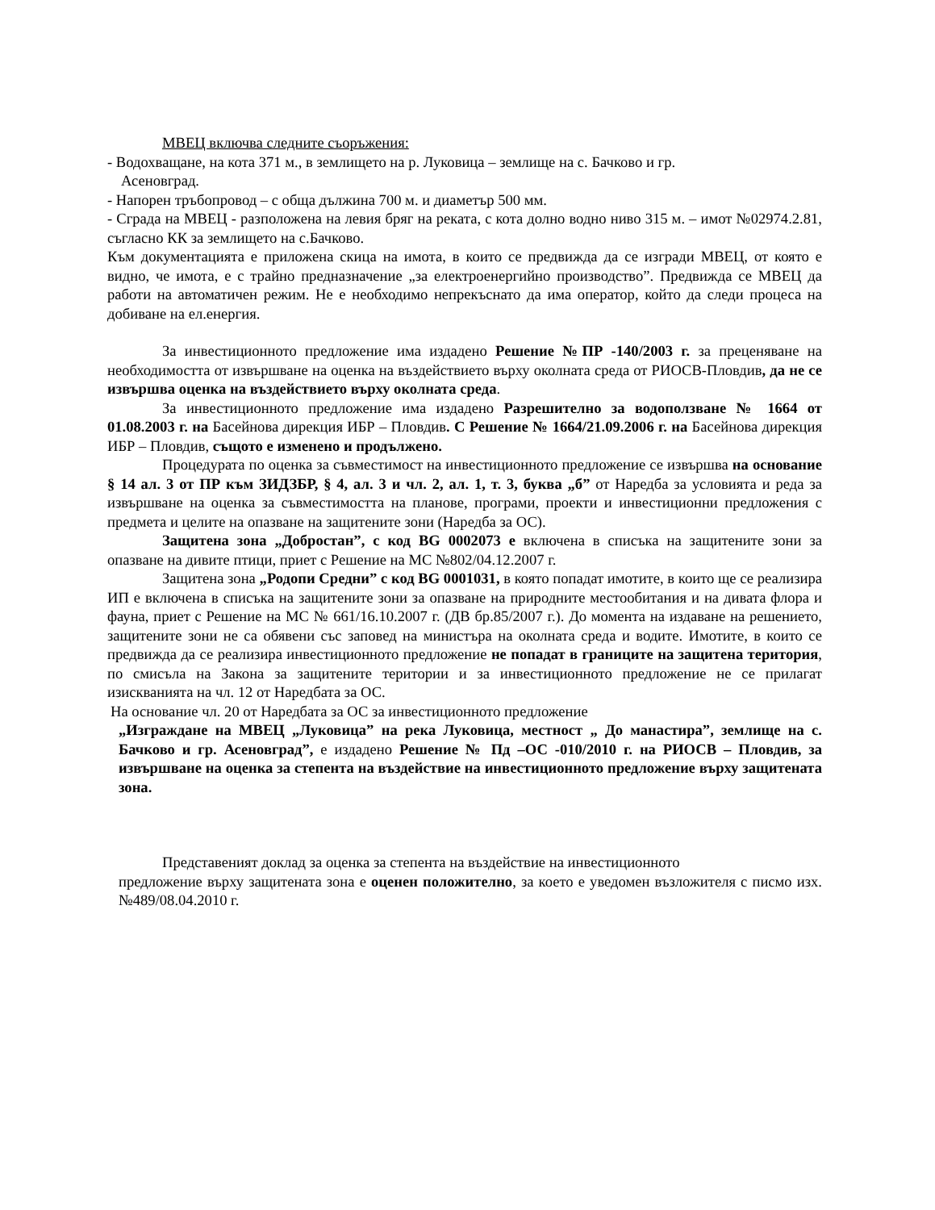МВЕЦ включва следните съоръжения:
- Водохващане, на кота 371 м., в землището на р. Луковица – землище на с. Бачково и гр.
Асеновград.
- Напорен тръбопровод – с обща дължина 700 м. и диаметър 500 мм.
- Сграда на МВЕЦ - разположена на левия бряг на реката, с кота долно водно ниво 315 м. – имот №02974.2.81, съгласно КК за землището на с.Бачково.
Към документацията е приложена скица на имота, в които се предвижда да се изгради МВЕЦ, от която е видно, че имота, е с трайно предназначение „за електроенергийно производство”. Предвижда се МВЕЦ да работи на автоматичен режим. Не е необходимо непрекъснато да има оператор, който да следи процеса на добиване на ел.енергия.
За инвестиционното предложение има издадено Решение №ПР -140/2003 г. за преценяване на необходимостта от извършване на оценка на въздействието върху околната среда от РИОСВ-Пловдив, да не се извършва оценка на въздействието върху околната среда.
За инвестиционното предложение има издадено Разрешително за водоползване № 1664 от 01.08.2003 г. на Басейнова дирекция ИБР – Пловдив. С Решение № 1664/21.09.2006 г. на Басейнова дирекция ИБР – Пловдив, същото е изменено и продължено.
Процедурата по оценка за съвместимост на инвестиционното предложение се извършва на основание § 14 ал. 3 от ПР към ЗИДЗБР, § 4, ал. 3 и чл. 2, ал. 1, т. 3, буква „б” от Наредба за условията и реда за извършване на оценка за съвместимостта на планове, програми, проекти и инвестиционни предложения с предмета и целите на опазване на защитените зони (Наредба за ОС).
Защитена зона „Добростан”, с код BG 0002073 е включена в списъка на защитените зони за опазване на дивите птици, приет с Решение на МС №802/04.12.2007 г.
Защитена зона „Родопи Средни” с код BG 0001031, в която попадат имотите, в които ще се реализира ИП е включена в списъка на защитените зони за опазване на природните местообитания и на дивата флора и фауна, приет с Решение на МС № 661/16.10.2007 г. (ДВ бр.85/2007 г.). До момента на издаване на решението, защитените зони не са обявени със заповед на министъра на околната среда и водите. Имотите, в които се предвижда да се реализира инвестиционното предложение не попадат в границите на защитена територия, по смисъла на Закона за защитените територии и за инвестиционното предложение не се прилагат изискванията на чл. 12 от Наредбата за ОС.
На основание чл. 20 от Наредбата за ОС за инвестиционното предложение
„Изграждане на МВЕЦ „Луковица” на река Луковица, местност „ До манастира”, землище на с. Бачково и гр. Асеновград”, е издадено Решение № Пд –ОС -010/2010 г. на РИОСВ – Пловдив, за извършване на оценка за степента на въздействие на инвестиционното предложение върху защитената зона.
Представеният доклад за оценка за степента на въздействие на инвестиционното
предложение върху защитената зона е оценен положително, за което е уведомен възложителя с писмо изх. №489/08.04.2010 г.